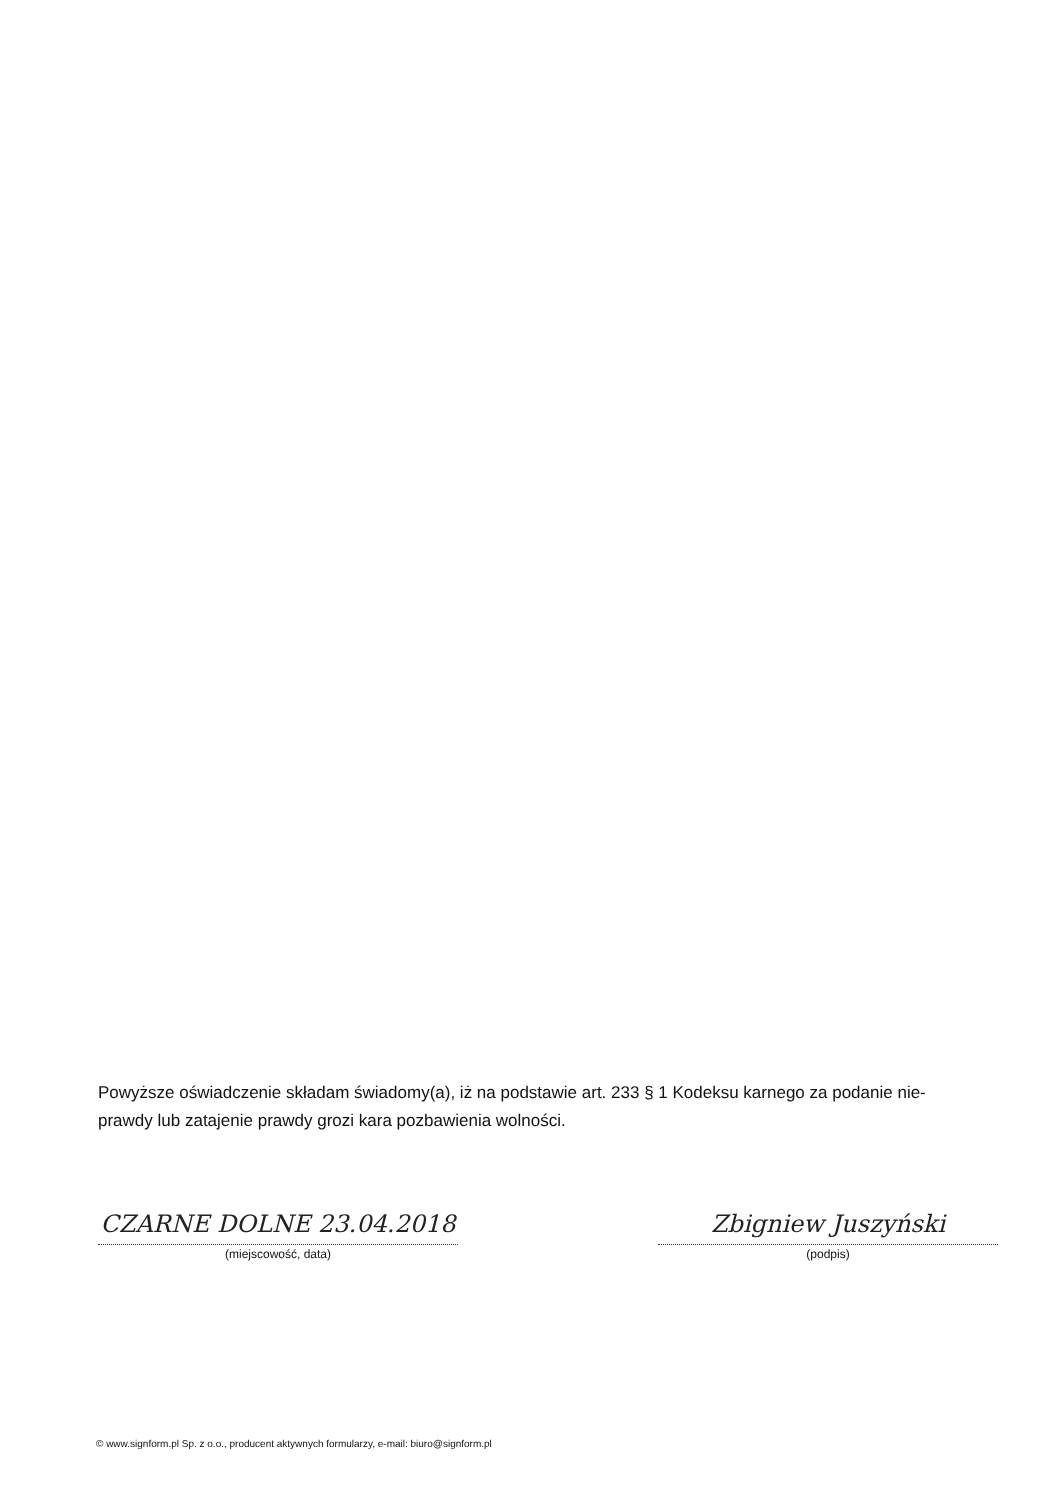Powyższe oświadczenie składam świadomy(a), iż na podstawie art. 233 § 1 Kodeksu karnego za podanie nie-prawdy lub zatajenie prawdy grozi kara pozbawienia wolności.
CZARNE DOLNE 23.04.2018
(miejscowość, data)
Zbigniew Juszyński
(podpis)
© www.signform.pl Sp. z o.o., producent aktywnych formularzy, e-mail: biuro@signform.pl